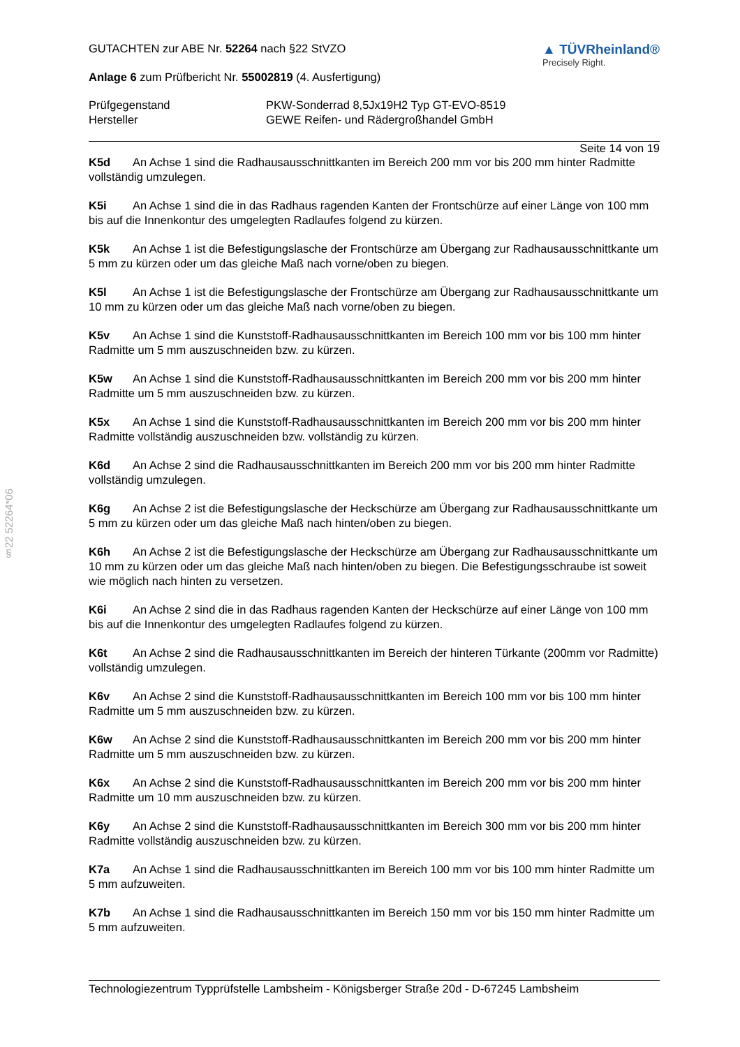§22 52264*06
GUTACHTEN zur ABE Nr. 52264 nach §22 StVZO
Anlage 6 zum Prüfbericht Nr. 55002819 (4. Ausfertigung)
▲ TÜVRheinland®
Precisely Right.
Prüfgegenstand
Hersteller
PKW-Sonderrad 8,5Jx19H2 Typ GT-EVO-8519
GEWE Reifen- und Rädergroßhandel GmbH
Seite 14 von 19
K5d An Achse 1 sind die Radhausausschnittkanten im Bereich 200 mm vor bis 200 mm hinter Radmitte vollständig umzulegen.
K5i An Achse 1 sind die in das Radhaus ragenden Kanten der Frontschürze auf einer Länge von 100 mm bis auf die Innenkontur des umgelegten Radlaufes folgend zu kürzen.
K5k An Achse 1 ist die Befestigungslasche der Frontschürze am Übergang zur Radhausausschnittkante um 5 mm zu kürzen oder um das gleiche Maß nach vorne/oben zu biegen.
K5l An Achse 1 ist die Befestigungslasche der Frontschürze am Übergang zur Radhausausschnittkante um 10 mm zu kürzen oder um das gleiche Maß nach vorne/oben zu biegen.
K5v An Achse 1 sind die Kunststoff-Radhausausschnittkanten im Bereich 100 mm vor bis 100 mm hinter Radmitte um 5 mm auszuschneiden bzw. zu kürzen.
K5w An Achse 1 sind die Kunststoff-Radhausausschnittkanten im Bereich 200 mm vor bis 200 mm hinter Radmitte um 5 mm auszuschneiden bzw. zu kürzen.
K5x An Achse 1 sind die Kunststoff-Radhausausschnittkanten im Bereich 200 mm vor bis 200 mm hinter Radmitte vollständig auszuschneiden bzw. vollständig zu kürzen.
K6d An Achse 2 sind die Radhausausschnittkanten im Bereich 200 mm vor bis 200 mm hinter Radmitte vollständig umzulegen.
K6g An Achse 2 ist die Befestigungslasche der Heckschürze am Übergang zur Radhausausschnittkante um 5 mm zu kürzen oder um das gleiche Maß nach hinten/oben zu biegen.
K6h An Achse 2 ist die Befestigungslasche der Heckschürze am Übergang zur Radhausausschnittkante um 10 mm zu kürzen oder um das gleiche Maß nach hinten/oben zu biegen. Die Befestigungsschraube ist soweit wie möglich nach hinten zu versetzen.
K6i An Achse 2 sind die in das Radhaus ragenden Kanten der Heckschürze auf einer Länge von 100 mm bis auf die Innenkontur des umgelegten Radlaufes folgend zu kürzen.
K6t An Achse 2 sind die Radhausausschnittkanten im Bereich der hinteren Türkante (200mm vor Radmitte) vollständig umzulegen.
K6v An Achse 2 sind die Kunststoff-Radhausausschnittkanten im Bereich 100 mm vor bis 100 mm hinter Radmitte um 5 mm auszuschneiden bzw. zu kürzen.
K6w An Achse 2 sind die Kunststoff-Radhausausschnittkanten im Bereich 200 mm vor bis 200 mm hinter Radmitte um 5 mm auszuschneiden bzw. zu kürzen.
K6x An Achse 2 sind die Kunststoff-Radhausausschnittkanten im Bereich 200 mm vor bis 200 mm hinter Radmitte um 10 mm auszuschneiden bzw. zu kürzen.
K6y An Achse 2 sind die Kunststoff-Radhausausschnittkanten im Bereich 300 mm vor bis 200 mm hinter Radmitte vollständig auszuschneiden bzw. zu kürzen.
K7a An Achse 1 sind die Radhausausschnittkanten im Bereich 100 mm vor bis 100 mm hinter Radmitte um 5 mm aufzuweiten.
K7b An Achse 1 sind die Radhausausschnittkanten im Bereich 150 mm vor bis 150 mm hinter Radmitte um 5 mm aufzuweiten.
Technologiezentrum Typprüfstelle Lambsheim - Königsberger Straße 20d - D-67245 Lambsheim